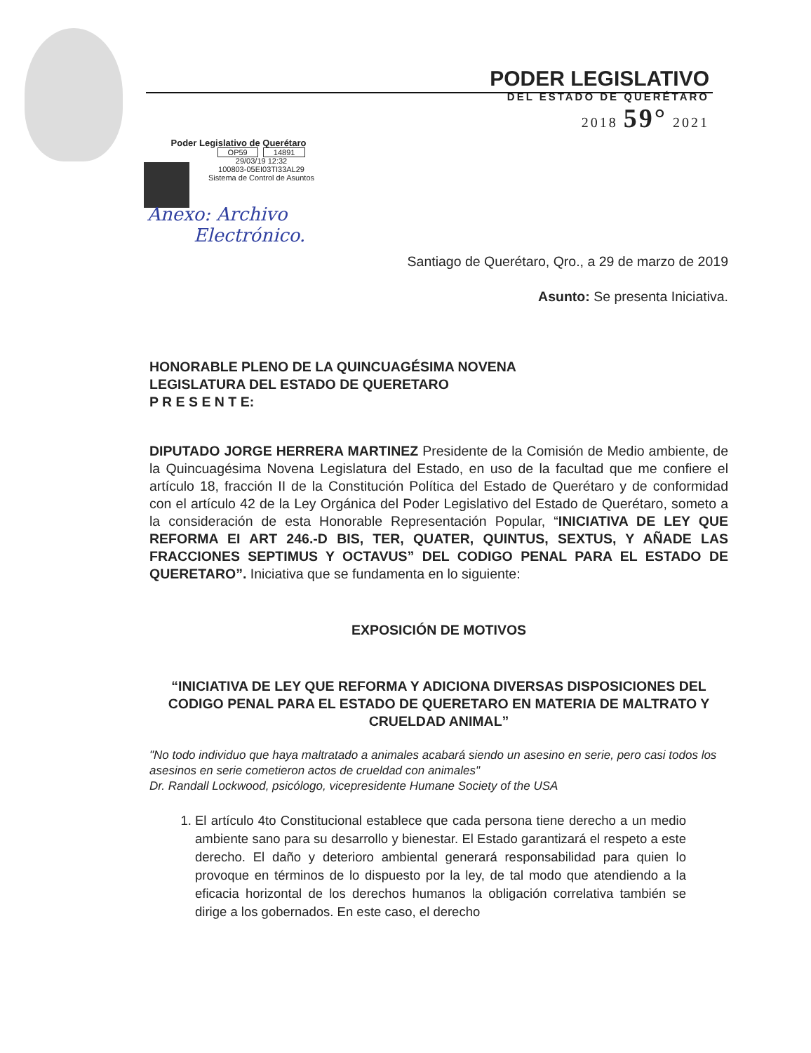PODER LEGISLATIVO
DEL ESTADO DE QUERÉTARO
2018 59° 2021
Poder Legislativo de Querétaro
OP59 14891
29/03/19 12:32
100803-05EI03TI33AL29
Sistema de Control de Asuntos
Anexo: Archivo
Electrónico.
Santiago de Querétaro, Qro., a 29 de marzo de 2019
Asunto: Se presenta Iniciativa.
HONORABLE PLENO DE LA QUINCUAGÉSIMA NOVENA
LEGISLATURA DEL ESTADO DE QUERETARO
P R E S E N T E:
DIPUTADO JORGE HERRERA MARTINEZ Presidente de la Comisión de Medio ambiente, de la Quincuagésima Novena Legislatura del Estado, en uso de la facultad que me confiere el artículo 18, fracción II de la Constitución Política del Estado de Querétaro y de conformidad con el artículo 42 de la Ley Orgánica del Poder Legislativo del Estado de Querétaro, someto a la consideración de esta Honorable Representación Popular, “INICIATIVA DE LEY QUE REFORMA EI ART 246.-D BIS, TER, QUATER, QUINTUS, SEXTUS, Y AÑADE LAS FRACCIONES SEPTIMUS Y OCTAVUS” DEL CODIGO PENAL PARA EL ESTADO DE QUERETARO”. Iniciativa que se fundamenta en lo siguiente:
EXPOSICIÓN DE MOTIVOS
“INICIATIVA DE LEY QUE REFORMA Y ADICIONA DIVERSAS DISPOSICIONES DEL CODIGO PENAL PARA EL ESTADO DE QUERETARO EN MATERIA DE MALTRATO Y CRUELDAD ANIMAL”
"No todo individuo que haya maltratado a animales acabará siendo un asesino en serie, pero casi todos los asesinos en serie cometieron actos de crueldad con animales"
Dr. Randall Lockwood, psicólogo, vicepresidente Humane Society of the USA
1. El artículo 4to Constitucional establece que cada persona tiene derecho a un medio ambiente sano para su desarrollo y bienestar. El Estado garantizará el respeto a este derecho. El daño y deterioro ambiental generará responsabilidad para quien lo provoque en términos de lo dispuesto por la ley, de tal modo que atendiendo a la eficacia horizontal de los derechos humanos la obligación correlativa también se dirige a los gobernados. En este caso, el derecho